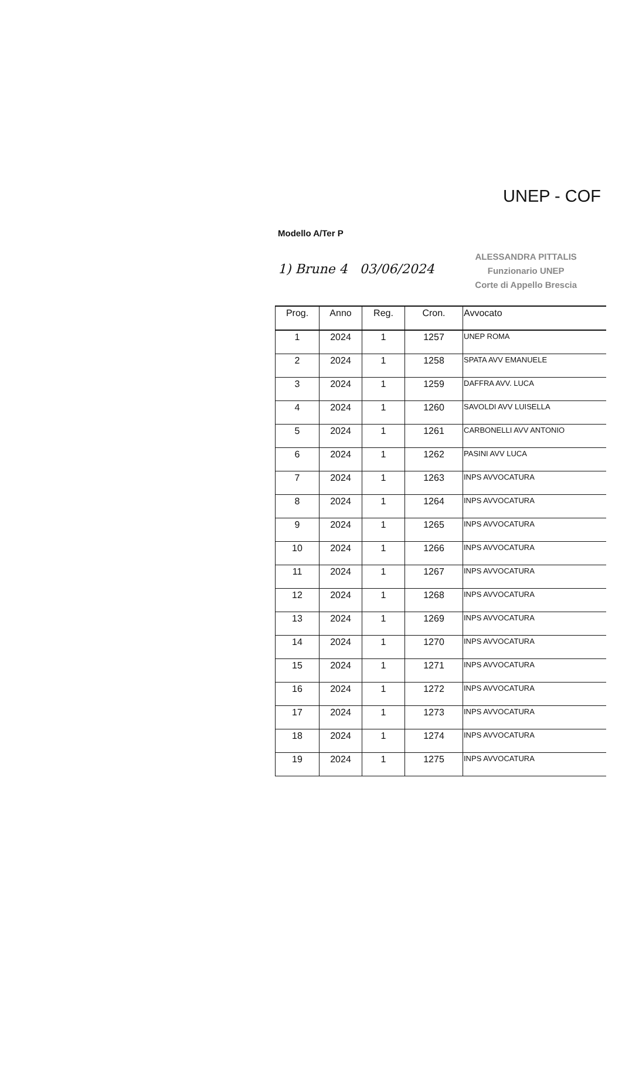UNEP - COF
Modello A/Ter P
1) Brune 4 03/06/2024
ALESSANDRA PITTALIS
Funzionario UNEP
Corte di Appello Brescia
| Prog. | Anno | Reg. | Cron. | Avvocato |
| --- | --- | --- | --- | --- |
| 1 | 2024 | 1 | 1257 | UNEP ROMA |
| 2 | 2024 | 1 | 1258 | SPATA AVV EMANUELE |
| 3 | 2024 | 1 | 1259 | DAFFRA AVV. LUCA |
| 4 | 2024 | 1 | 1260 | SAVOLDI AVV LUISELLA |
| 5 | 2024 | 1 | 1261 | CARBONELLI AVV ANTONIO |
| 6 | 2024 | 1 | 1262 | PASINI AVV LUCA |
| 7 | 2024 | 1 | 1263 | INPS AVVOCATURA |
| 8 | 2024 | 1 | 1264 | INPS AVVOCATURA |
| 9 | 2024 | 1 | 1265 | INPS AVVOCATURA |
| 10 | 2024 | 1 | 1266 | INPS AVVOCATURA |
| 11 | 2024 | 1 | 1267 | INPS AVVOCATURA |
| 12 | 2024 | 1 | 1268 | INPS AVVOCATURA |
| 13 | 2024 | 1 | 1269 | INPS AVVOCATURA |
| 14 | 2024 | 1 | 1270 | INPS AVVOCATURA |
| 15 | 2024 | 1 | 1271 | INPS AVVOCATURA |
| 16 | 2024 | 1 | 1272 | INPS AVVOCATURA |
| 17 | 2024 | 1 | 1273 | INPS AVVOCATURA |
| 18 | 2024 | 1 | 1274 | INPS AVVOCATURA |
| 19 | 2024 | 1 | 1275 | INPS AVVOCATURA |